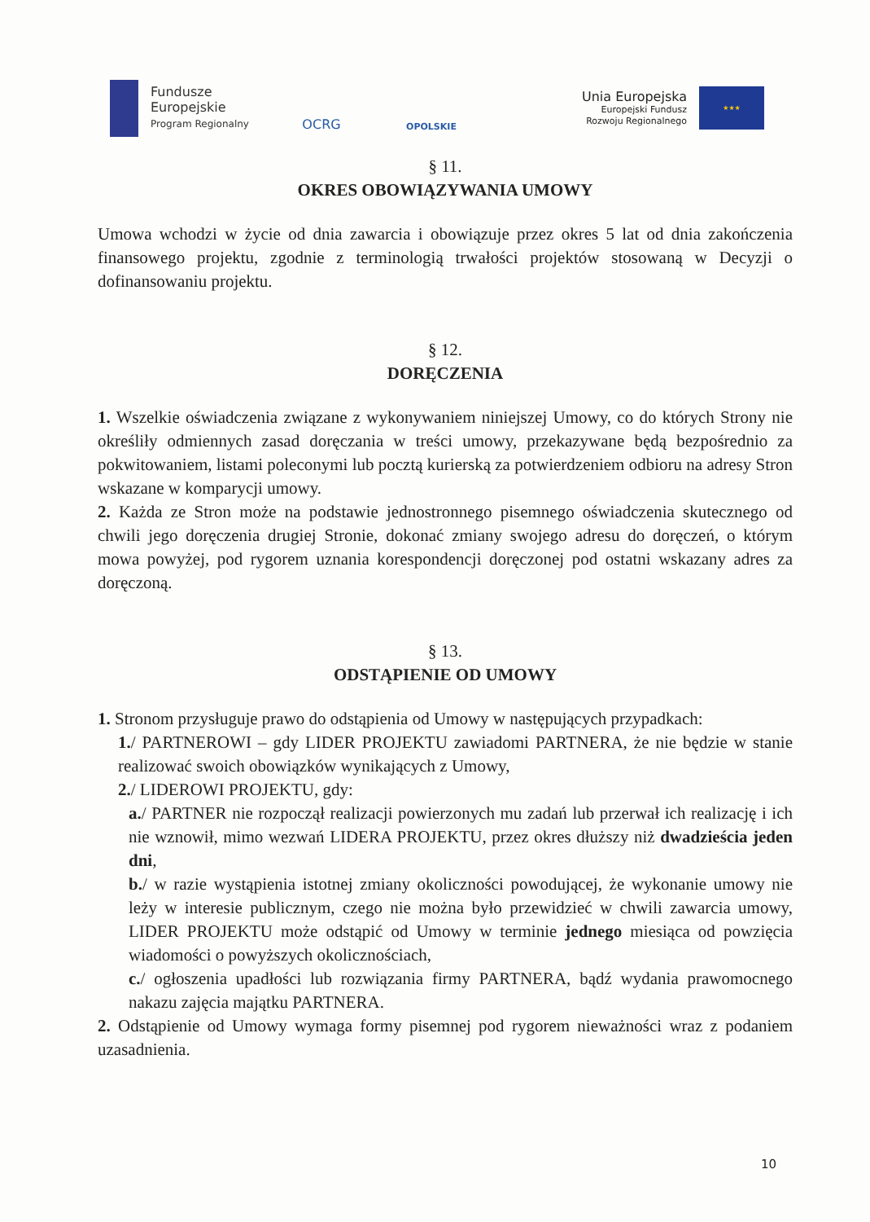Fundusze
Europejskie
Program Regionalny
OCRG
OPOLSKIE
Unia Europejska
Europejski Fundusz
Rozwoju Regionalnego
★★★
§ 11.
OKRES OBOWIĄZYWANIA UMOWY
Umowa wchodzi w życie od dnia zawarcia i obowiązuje przez okres 5 lat od dnia zakończenia finansowego projektu, zgodnie z terminologią trwałości projektów stosowaną w Decyzji o dofinansowaniu projektu.
§ 12.
DORĘCZENIA
1. Wszelkie oświadczenia związane z wykonywaniem niniejszej Umowy, co do których Strony nie określiły odmiennych zasad doręczania w treści umowy, przekazywane będą bezpośrednio za pokwitowaniem, listami poleconymi lub pocztą kurierską za potwierdzeniem odbioru na adresy Stron wskazane w komparycji umowy.
2. Każda ze Stron może na podstawie jednostronnego pisemnego oświadczenia skutecznego od chwili jego doręczenia drugiej Stronie, dokonać zmiany swojego adresu do doręczeń, o którym mowa powyżej, pod rygorem uznania korespondencji doręczonej pod ostatni wskazany adres za doręczoną.
§ 13.
ODSTĄPIENIE OD UMOWY
1. Stronom przysługuje prawo do odstąpienia od Umowy w następujących przypadkach:
1./ PARTNEROWI – gdy LIDER PROJEKTU zawiadomi PARTNERA, że nie będzie w stanie realizować swoich obowiązków wynikających z Umowy,
2./ LIDEROWI PROJEKTU, gdy:
a./ PARTNER nie rozpoczął realizacji powierzonych mu zadań lub przerwał ich realizację i ich nie wznowił, mimo wezwań LIDERA PROJEKTU, przez okres dłuższy niż dwadzieścia jeden dni,
b./ w razie wystąpienia istotnej zmiany okoliczności powodującej, że wykonanie umowy nie leży w interesie publicznym, czego nie można było przewidzieć w chwili zawarcia umowy, LIDER PROJEKTU może odstąpić od Umowy w terminie jednego miesiąca od powzięcia wiadomości o powyższych okolicznościach,
c./ ogłoszenia upadłości lub rozwiązania firmy PARTNERA, bądź wydania prawomocnego nakazu zajęcia majątku PARTNERA.
2. Odstąpienie od Umowy wymaga formy pisemnej pod rygorem nieważności wraz z podaniem uzasadnienia.
10